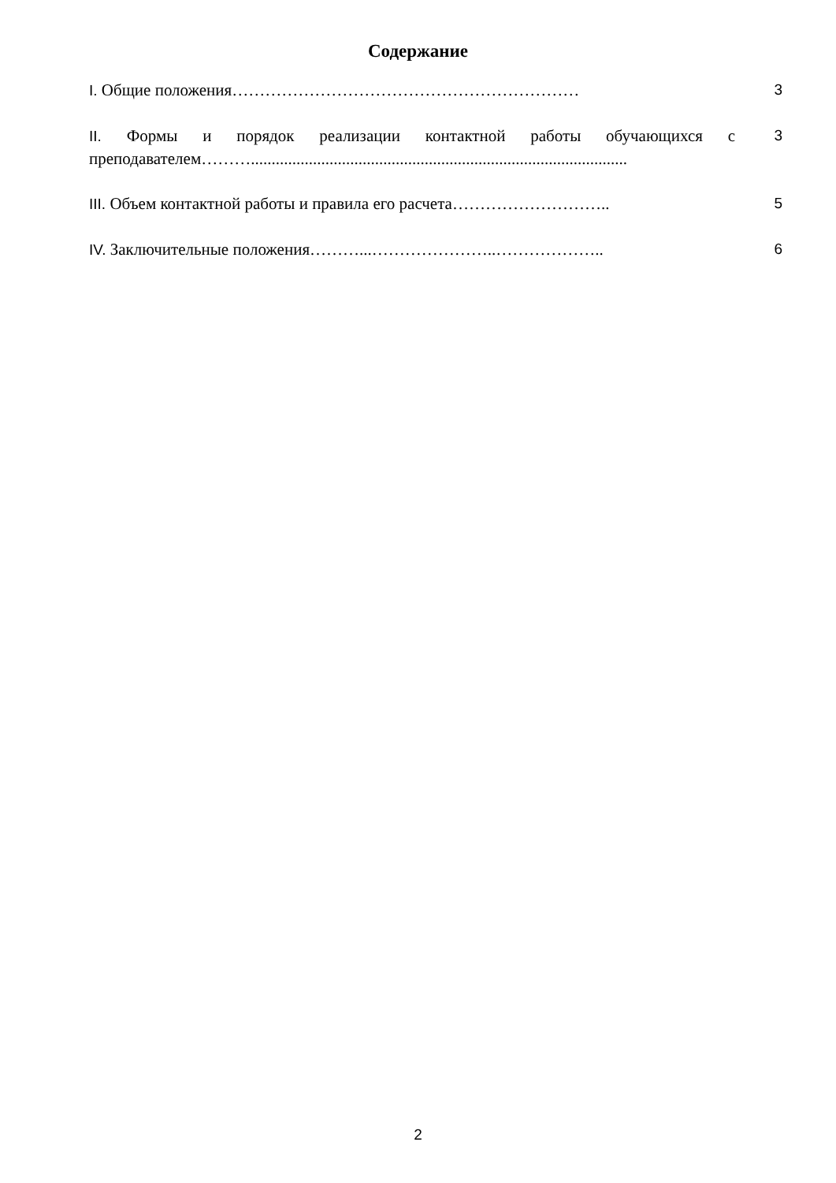Содержание
I. Общие положения………………………………………………………
3
II. Формы и порядок реализации контактной работы обучающихся с преподавателем………...........................................................................................
3
III. Объем контактной работы и правила его расчета………………………..
5
IV. Заключительные положения………...…………………..………………..
6
2